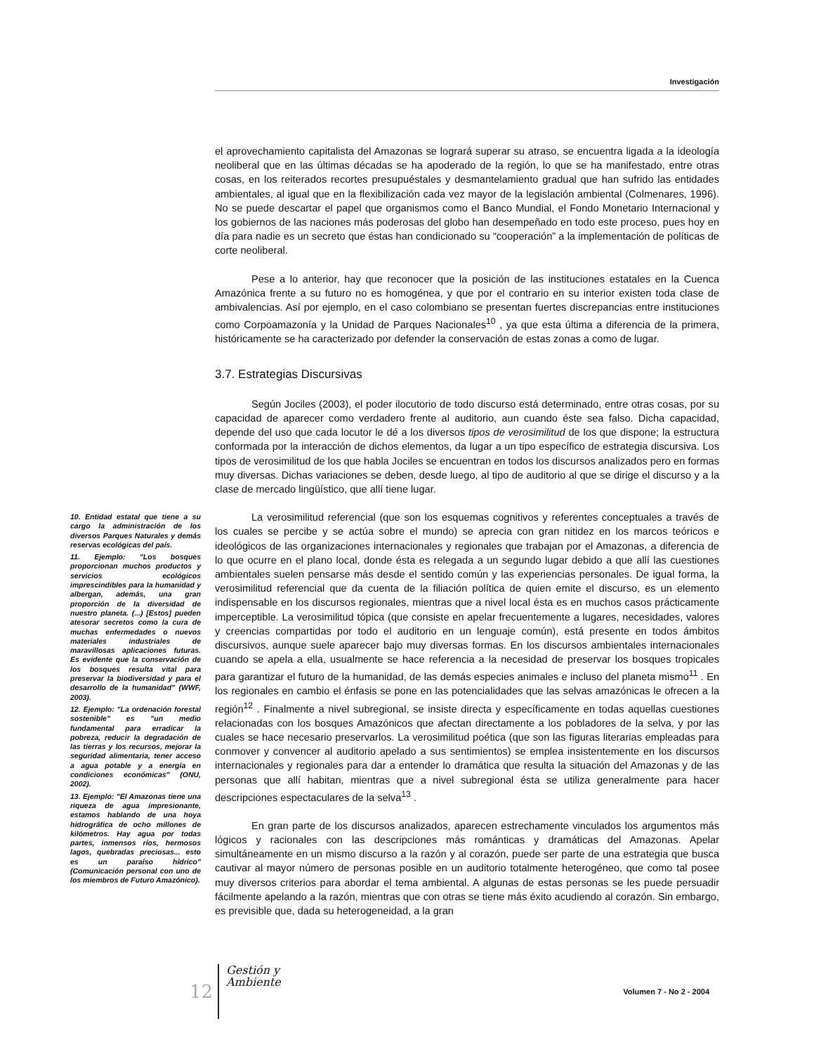Investigación
10. Entidad estatal que tiene a su cargo la administración de los diversos Parques Naturales y demás reservas ecológicas del país.
11. Ejemplo: "Los bosques proporcionan muchos productos y servicios ecológicos imprescindibles para la humanidad y albergan, además, una gran proporción de la diversidad de nuestro planeta. (...) [Estos] pueden atesorar secretos como la cura de muchas enfermedades o nuevos materiales industriales de maravillosas aplicaciones futuras. Es evidente que la conservación de los bosques resulta vital para preservar la biodiversidad y para el desarrollo de la humanidad" (WWF, 2003).
12. Ejemplo: "La ordenación forestal sostenible" es "un medio fundamental para erradicar la pobreza, reducir la degradación de las tierras y los recursos, mejorar la seguridad alimentaria, tener acceso a agua potable y a energía en condiciones económicas" (ONU, 2002).
13. Ejemplo: "El Amazonas tiene una riqueza de agua impresionante, estamos hablando de una hoya hidrográfica de ocho millones de kilómetros. Hay agua por todas partes, inmensos ríos, hermosos lagos, quebradas preciosas... esto es un paraíso hídrico" (Comunicación personal con uno de los miembros de Futuro Amazónico).
el aprovechamiento capitalista del Amazonas se logrará superar su atraso, se encuentra ligada a la ideología neoliberal que en las últimas décadas se ha apoderado de la región, lo que se ha manifestado, entre otras cosas, en los reiterados recortes presupuéstales y desmantelamiento gradual que han sufrido las entidades ambientales, al igual que en la flexibilización cada vez mayor de la legislación ambiental (Colmenares, 1996). No se puede descartar el papel que organismos como el Banco Mundial, el Fondo Monetario Internacional y los gobiernos de las naciones más poderosas del globo han desempeñado en todo este proceso, pues hoy en día para nadie es un secreto que éstas han condicionado su “cooperación” a la implementación de políticas de corte neoliberal.
Pese a lo anterior, hay que reconocer que la posición de las instituciones estatales en la Cuenca Amazónica frente a su futuro no es homogénea, y que por el contrario en su interior existen toda clase de ambivalencias. Así por ejemplo, en el caso colombiano se presentan fuertes discrepancias entre instituciones como Corpoamazonía y la Unidad de Parques Nacionales<sup>10</sup> , ya que esta última a diferencia de la primera, históricamente se ha caracterizado por defender la conservación de estas zonas a como de lugar.
3.7. Estrategias Discursivas
Según Jociles (2003), el poder ilocutorio de todo discurso está determinado, entre otras cosas, por su capacidad de aparecer como verdadero frente al auditorio, aun cuando éste sea falso. Dicha capacidad, depende del uso que cada locutor le dé a los diversos tipos de verosimilitud de los que dispone; la estructura conformada por la interacción de dichos elementos, da lugar a un tipo específico de estrategia discursiva. Los tipos de verosimilitud de los que habla Jociles se encuentran en todos los discursos analizados pero en formas muy diversas. Dichas variaciones se deben, desde luego, al tipo de auditorio al que se dirige el discurso y a la clase de mercado lingüístico, que allí tiene lugar.
La verosimilitud referencial (que son los esquemas cognitivos y referentes conceptuales a través de los cuales se percibe y se actúa sobre el mundo) se aprecia con gran nitidez en los marcos teóricos e ideológicos de las organizaciones internacionales y regionales que trabajan por el Amazonas, a diferencia de lo que ocurre en el plano local, donde ésta es relegada a un segundo lugar debido a que allí las cuestiones ambientales suelen pensarse más desde el sentido común y las experiencias personales. De igual forma, la verosimilitud referencial que da cuenta de la filiación política de quien emite el discurso, es un elemento indispensable en los discursos regionales, mientras que a nivel local ésta es en muchos casos prácticamente imperceptible. La verosimilitud tópica (que consiste en apelar frecuentemente a lugares, necesidades, valores y creencias compartidas por todo el auditorio en un lenguaje común), está presente en todos ámbitos discursivos, aunque suele aparecer bajo muy diversas formas. En los discursos ambientales internacionales cuando se apela a ella, usualmente se hace referencia a la necesidad de preservar los bosques tropicales para garantizar el futuro de la humanidad, de las demás especies animales e incluso del planeta mismo<sup>11</sup> . En los regionales en cambio el énfasis se pone en las potencialidades que las selvas amazónicas le ofrecen a la región<sup>12</sup> . Finalmente a nivel subregional, se insiste directa y específicamente en todas aquellas cuestiones relacionadas con los bosques Amazónicos que afectan directamente a los pobladores de la selva, y por las cuales se hace necesario preservarlos. La verosimilitud poética (que son las figuras literarias empleadas para conmover y convencer al auditorio apelado a sus sentimientos) se emplea insistentemente en los discursos internacionales y regionales para dar a entender lo dramática que resulta la situación del Amazonas y de las personas que allí habitan, mientras que a nivel subregional ésta se utiliza generalmente para hacer descripciones espectaculares de la selva<sup>13</sup> .
En gran parte de los discursos analizados, aparecen estrechamente vinculados los argumentos más lógicos y racionales con las descripciones más románticas y dramáticas del Amazonas. Apelar simultáneamente en un mismo discurso a la razón y al corazón, puede ser parte de una estrategia que busca cautivar al mayor número de personas posible en un auditorio totalmente heterogéneo, que como tal posee muy diversos criterios para abordar el tema ambiental. A algunas de estas personas se les puede persuadir fácilmente apelando a la razón, mientras que con otras se tiene más éxito acudiendo al corazón. Sin embargo, es previsible que, dada su heterogeneidad, a la gran
12 Gestión y
Ambiente Volumen 7 - No 2 - 2004